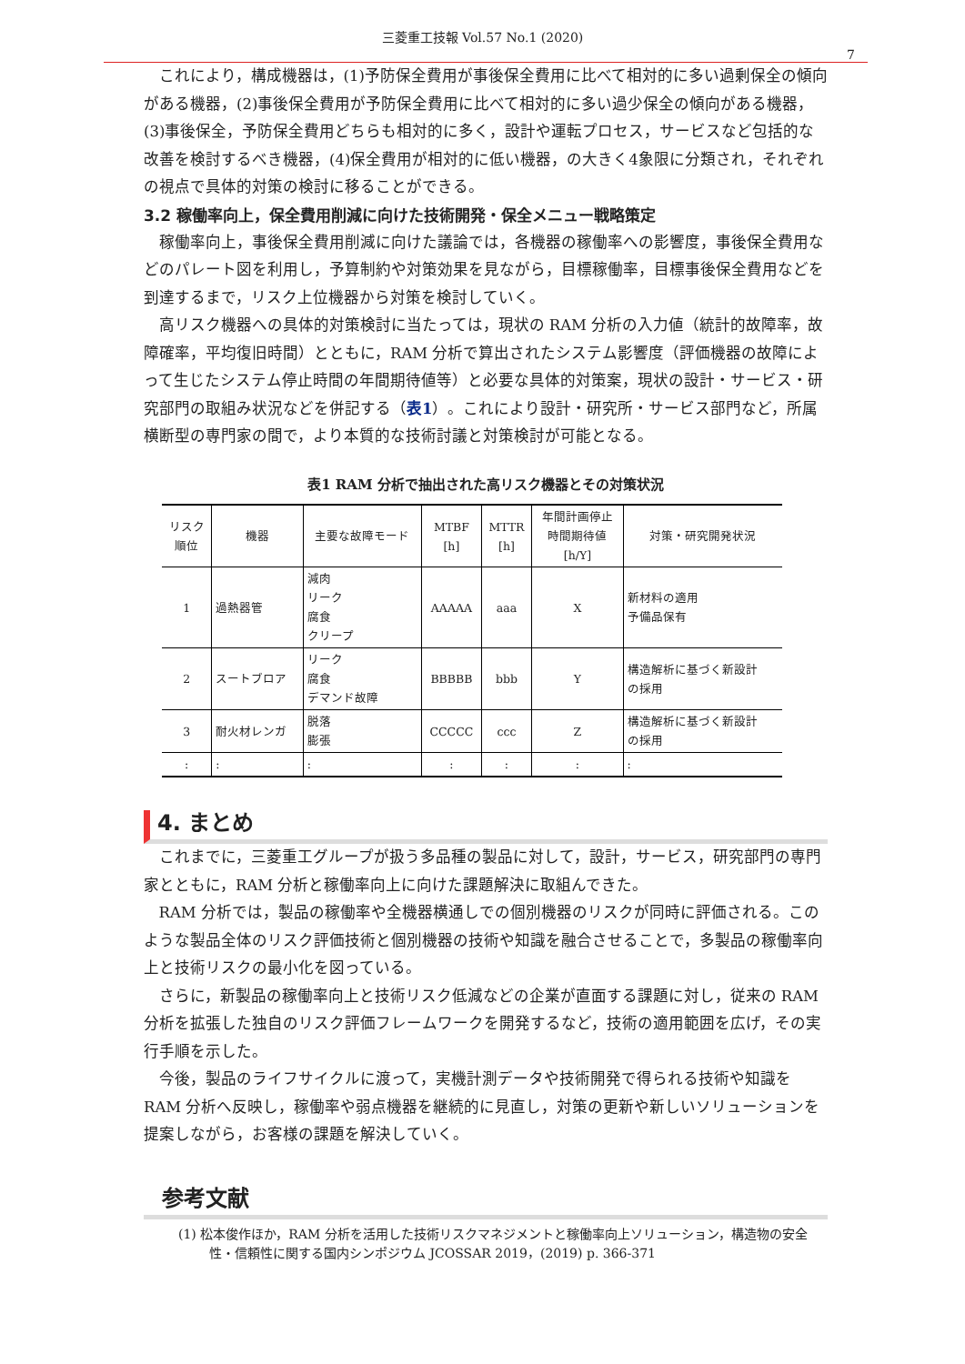三菱重工技報 Vol.57 No.1 (2020)
7
これにより，構成機器は，(1)予防保全費用が事後保全費用に比べて相対的に多い過剰保全の傾向がある機器，(2)事後保全費用が予防保全費用に比べて相対的に多い過少保全の傾向がある機器，(3)事後保全，予防保全費用どちらも相対的に多く，設計や運転プロセス，サービスなど包括的な改善を検討するべき機器，(4)保全費用が相対的に低い機器，の大きく4象限に分類され，それぞれの視点で具体的対策の検討に移ることができる。
3.2 稼働率向上，保全費用削減に向けた技術開発・保全メニュー戦略策定
稼働率向上，事後保全費用削減に向けた議論では，各機器の稼働率への影響度，事後保全費用などのパレート図を利用し，予算制約や対策効果を見ながら，目標稼働率，目標事後保全費用などを到達するまで，リスク上位機器から対策を検討していく。
高リスク機器への具体的対策検討に当たっては，現状の RAM 分析の入力値（統計的故障率，故障確率，平均復旧時間）とともに，RAM 分析で算出されたシステム影響度（評価機器の故障によって生じたシステム停止時間の年間期待値等）と必要な具体的対策案，現状の設計・サービス・研究部門の取組み状況などを併記する（表1）。これにより設計・研究所・サービス部門など，所属横断型の専門家の間で，より本質的な技術討議と対策検討が可能となる。
表1 RAM 分析で抽出された高リスク機器とその対策状況
| リスク 順位 | 機器 | 主要な故障モード | MTBF [h] | MTTR [h] | 年間計画停止 時間期待値 [h/Y] | 対策・研究開発状況 |
| --- | --- | --- | --- | --- | --- | --- |
| 1 | 過熱器管 | 減肉 リーク 腐食 クリープ | AAAAA | aaa | X | 新材料の適用 予備品保有 |
| 2 | スートブロア | リーク 腐食 デマンド故障 | BBBBB | bbb | Y | 構造解析に基づく新設計 の採用 |
| 3 | 耐火材レンガ | 脱落 膨張 | CCCCC | ccc | Z | 構造解析に基づく新設計 の採用 |
| : | : | : | : | : | : | : |
4. まとめ
これまでに，三菱重工グループが扱う多品種の製品に対して，設計，サービス，研究部門の専門家とともに，RAM 分析と稼働率向上に向けた課題解決に取組んできた。
RAM 分析では，製品の稼働率や全機器横通しでの個別機器のリスクが同時に評価される。このような製品全体のリスク評価技術と個別機器の技術や知識を融合させることで，多製品の稼働率向上と技術リスクの最小化を図っている。
さらに，新製品の稼働率向上と技術リスク低減などの企業が直面する課題に対し，従来の RAM 分析を拡張した独自のリスク評価フレームワークを開発するなど，技術の適用範囲を広げ，その実行手順を示した。
今後，製品のライフサイクルに渡って，実機計測データや技術開発で得られる技術や知識を RAM 分析へ反映し，稼働率や弱点機器を継続的に見直し，対策の更新や新しいソリューションを提案しながら，お客様の課題を解決していく。
参考文献
(1) 松本俊作ほか，RAM 分析を活用した技術リスクマネジメントと稼働率向上ソリューション，構造物の安全性・信頼性に関する国内シンポジウム JCOSSAR 2019，(2019) p. 366-371